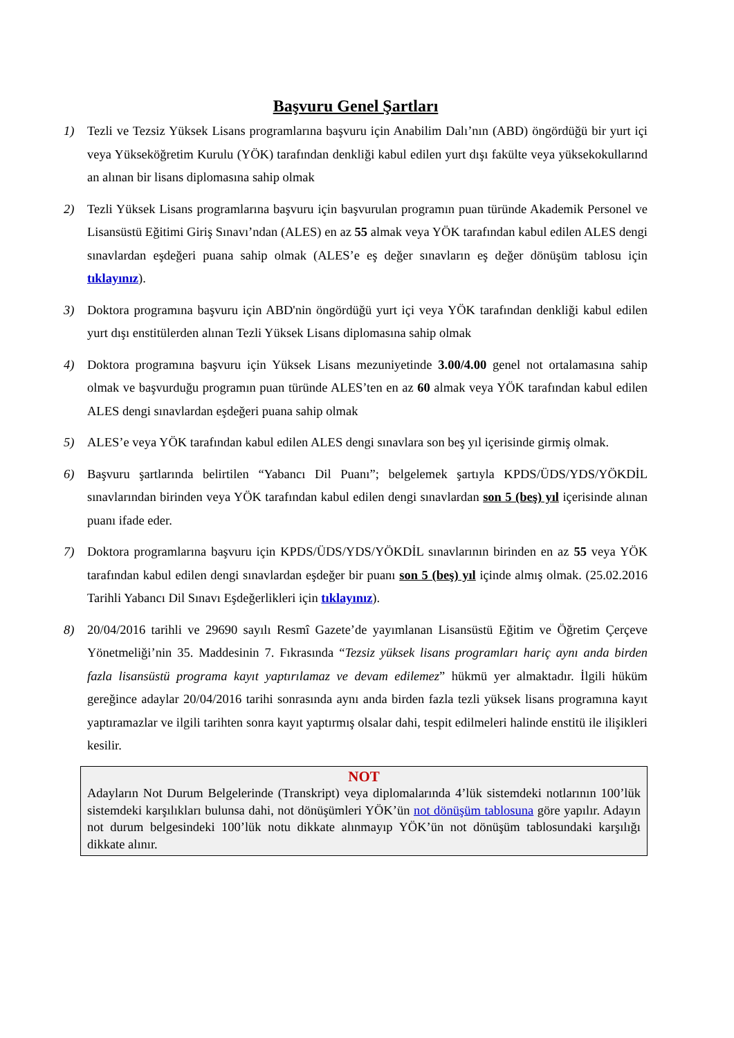Başvuru Genel Şartları
1) Tezli ve Tezsiz Yüksek Lisans programlarına başvuru için Anabilim Dalı’nın (ABD) öngördüğü bir yurt içi veya Yükseköğretim Kurulu (YÖK) tarafından denkliği kabul edilen yurt dışı fakülte veya yüksekokullarınd an alınan bir lisans diplomasına sahip olmak
2) Tezli Yüksek Lisans programlarına başvuru için başvurulan programın puan türünde Akademik Personel ve Lisansüstü Eğitimi Giriş Sınavı’ndan (ALES) en az 55 almak veya YÖK tarafından kabul edilen ALES dengi sınavlardan eşdeğeri puana sahip olmak (ALES’e eş değer sınavların eş değer dönüşüm tablosu için tıklayınız).
3) Doktora programına başvuru için ABD'nin öngördüğü yurt içi veya YÖK tarafından denkliği kabul edilen yurt dışı enstitülerden alınan Tezli Yüksek Lisans diplomasına sahip olmak
4) Doktora programına başvuru için Yüksek Lisans mezuniyetinde 3.00/4.00 genel not ortalamasına sahip olmak ve başvurduğu programın puan türünde ALES’ten en az 60 almak veya YÖK tarafından kabul edilen ALES dengi sınavlardan eşdeğeri puana sahip olmak
5) ALES’e veya YÖK tarafından kabul edilen ALES dengi sınavlara son beş yıl içerisinde girmiş olmak.
6) Başvuru şartlarında belirtilen “Yabancı Dil Puanı”; belgelemek şartıyla KPDS/ÜDS/YDS/YÖKDİL sınavlarından birinden veya YÖK tarafından kabul edilen dengi sınavlardan son 5 (beş) yıl içerisinde alınan puanı ifade eder.
7) Doktora programlarına başvuru için KPDS/ÜDS/YDS/YÖKDİL sınavlarının birinden en az 55 veya YÖK tarafından kabul edilen dengi sınavlardan eşdeğer bir puanı son 5 (beş) yıl içinde almış olmak. (25.02.2016 Tarihli Yabancı Dil Sınavı Eşdeğerlikleri için tıklayınız).
8) 20/04/2016 tarihli ve 29690 sayılı Resmî Gazete’de yayımlanan Lisansüstü Eğitim ve Öğretim Çerçeve Yönetmeliği’nin 35. Maddesinin 7. Fıkrasında “Tezsiz yüksek lisans programları hariç aynı anda birden fazla lisansüstü programa kayıt yaptırılamaz ve devam edilemez” hükmü yer almaktadır. İlgili hüküm gereğince adaylar 20/04/2016 tarihi sonrasında aynı anda birden fazla tezli yüksek lisans programına kayıt yaptıramazlar ve ilgili tarihten sonra kayıt yaptırmış olsalar dahi, tespit edilmeleri halinde enstitü ile ilişikleri kesilir.
NOT
Adayların Not Durum Belgelerinde (Transkript) veya diplomalarında 4’lük sistemdeki notlarının 100’lük sistemdeki karşılıkları bulunsa dahi, not dönüşümleri YÖK’ün not dönüşüm tablosuna göre yapılır. Adayın not durum belgesindeki 100’lük notu dikkate alınmayıp YÖK’ün not dönüşüm tablosundaki karşılığı dikkate alınır.